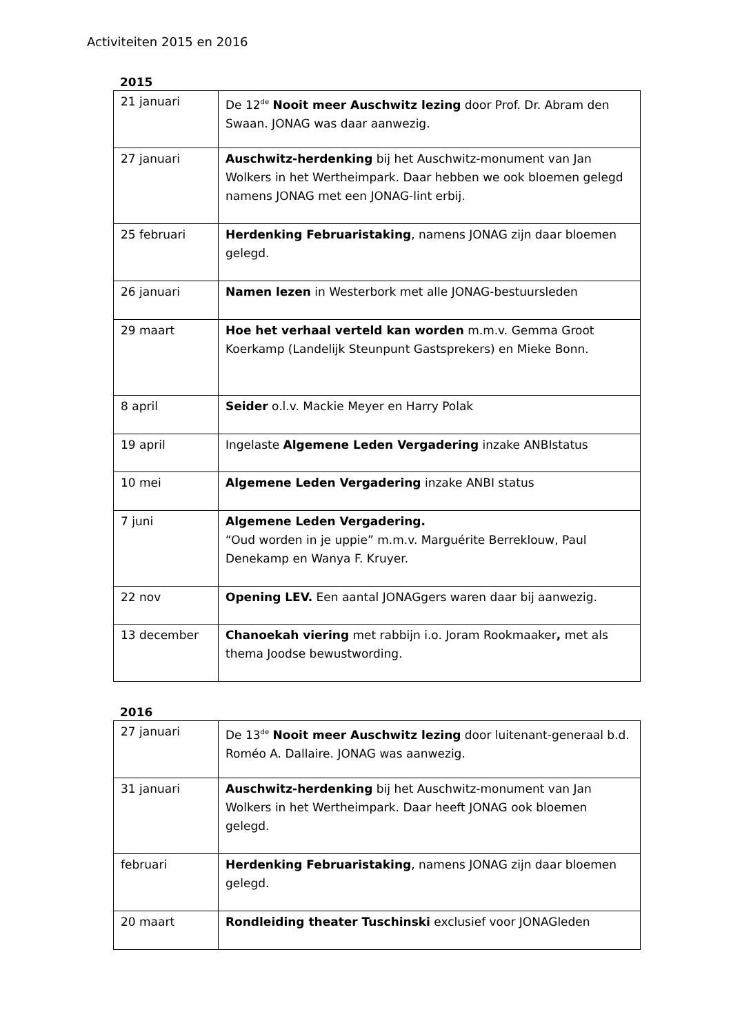Activiteiten 2015 en 2016
2015
| 21 januari | De 12<sup>de</sup> Nooit meer Auschwitz lezing door Prof. Dr. Abram den Swaan. JONAG was daar aanwezig. |
| 27 januari | Auschwitz-herdenking bij het Auschwitz-monument van Jan Wolkers in het Wertheimpark. Daar hebben we ook bloemen gelegd namens JONAG met een JONAG-lint erbij. |
| 25 februari | Herdenking Februaristaking , namens JONAG zijn daar bloemen gelegd. |
| 26 januari | Namen lezen in Westerbork met alle JONAG-bestuursleden |
| 29 maart | Hoe het verhaal verteld kan worden m.m.v. Gemma Groot Koerkamp (Landelijk Steunpunt Gastsprekers) en Mieke Bonn. |
| 8 april | Seider o.l.v. Mackie Meyer en Harry Polak |
| 19 april | Ingelaste Algemene Leden Vergadering inzake ANBIstatus |
| 10 mei | Algemene Leden Vergadering inzake ANBI status |
| 7 juni | Algemene Leden Vergadering. “Oud worden in je uppie” m.m.v. Marguérite Berreklouw, Paul Denekamp en Wanya F. Kruyer. |
| 22 nov | Opening LEV. Een aantal JONAGgers waren daar bij aanwezig. |
| 13 december | Chanoekah viering met rabbijn i.o. Joram Rookmaaker , met als thema Joodse bewustwording. |
2016
| 27 januari | De 13<sup>de</sup> Nooit meer Auschwitz lezing door luitenant-generaal b.d. Roméo A. Dallaire. JONAG was aanwezig. |
| 31 januari | Auschwitz-herdenking bij het Auschwitz-monument van Jan Wolkers in het Wertheimpark. Daar heeft JONAG ook bloemen gelegd. |
| februari | Herdenking Februaristaking , namens JONAG zijn daar bloemen gelegd. |
| 20 maart | Rondleiding theater Tuschinski exclusief voor JONAGleden |